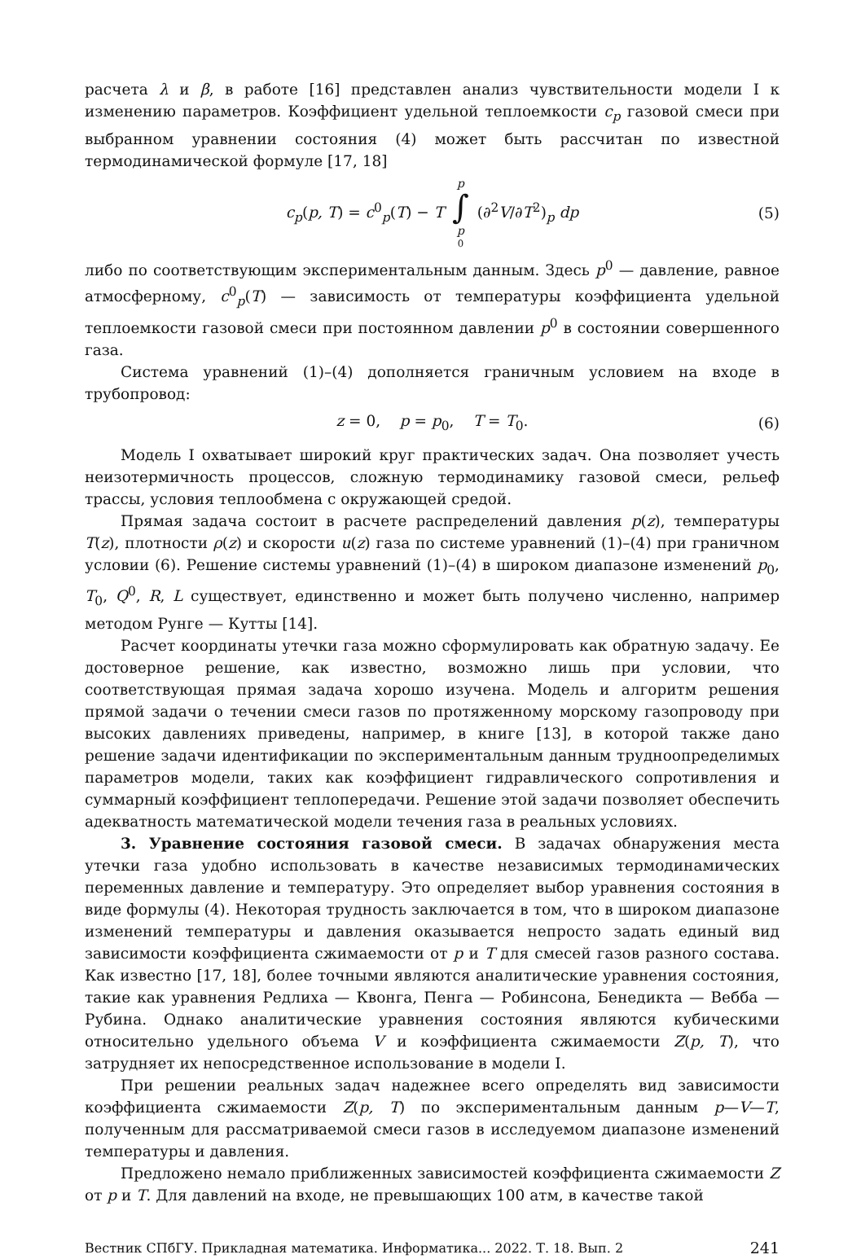расчета λ и β, в работе [16] представлен анализ чувствительности модели I к изменению параметров. Коэффициент удельной теплоемкости c<sub>p</sub> газовой смеси при выбранном уравнении состояния (4) может быть рассчитан по известной термодинамической формуле [17, 18]
c<sub>p</sub>(p, T) = c<sup>0</sup><sub>p</sub>(T) − T p ∫ p<sup>0</sup> (∂<sup>2</sup>V/∂T<sup>2</sup>)<sub>p</sub> dp (5)
либо по соответствующим экспериментальным данным. Здесь p<sup>0</sup> — давление, равное атмосферному, c<sup>0</sup><sub>p</sub>(T) — зависимость от температуры коэффициента удельной теплоемкости газовой смеси при постоянном давлении p<sup>0</sup> в состоянии совершенного газа.
Система уравнений (1)–(4) дополняется граничным условием на входе в трубопровод:
z = 0, p = p<sub>0</sub>, T = T<sub>0</sub>. (6)
Модель I охватывает широкий круг практических задач. Она позволяет учесть неизотермичность процессов, сложную термодинамику газовой смеси, рельеф трассы, условия теплообмена с окружающей средой.
Прямая задача состоит в расчете распределений давления p(z), температуры T(z), плотности ρ(z) и скорости u(z) газа по системе уравнений (1)–(4) при граничном условии (6). Решение системы уравнений (1)–(4) в широком диапазоне изменений p<sub>0</sub>, T<sub>0</sub>, Q<sup>0</sup>, R, L существует, единственно и может быть получено численно, например методом Рунге — Кутты [14].
Расчет координаты утечки газа можно сформулировать как обратную задачу. Ее достоверное решение, как известно, возможно лишь при условии, что соответствующая прямая задача хорошо изучена. Модель и алгоритм решения прямой задачи о течении смеси газов по протяженному морскому газопроводу при высоких давлениях приведены, например, в книге [13], в которой также дано решение задачи идентификации по экспериментальным данным трудноопределимых параметров модели, таких как коэффициент гидравлического сопротивления и суммарный коэффициент теплопередачи. Решение этой задачи позволяет обеспечить адекватность математической модели течения газа в реальных условиях.
3. Уравнение состояния газовой смеси. В задачах обнаружения места утечки газа удобно использовать в качестве независимых термодинамических переменных давление и температуру. Это определяет выбор уравнения состояния в виде формулы (4). Некоторая трудность заключается в том, что в широком диапазоне изменений температуры и давления оказывается непросто задать единый вид зависимости коэффициента сжимаемости от p и T для смесей газов разного состава. Как известно [17, 18], более точными являются аналитические уравнения состояния, такие как уравнения Редлиха — Квонга, Пенга — Робинсона, Бенедикта — Вебба — Рубина. Однако аналитические уравнения состояния являются кубическими относительно удельного объема V и коэффициента сжимаемости Z(p, T), что затрудняет их непосредственное использование в модели I.
При решении реальных задач надежнее всего определять вид зависимости коэффициента сжимаемости Z(p, T) по экспериментальным данным p—V—T, полученным для рассматриваемой смеси газов в исследуемом диапазоне изменений температуры и давления.
Предложено немало приближенных зависимостей коэффициента сжимаемости Z от p и T. Для давлений на входе, не превышающих 100 атм, в качестве такой
Вестник СПбГУ. Прикладная математика. Информатика... 2022. Т. 18. Вып. 2 241